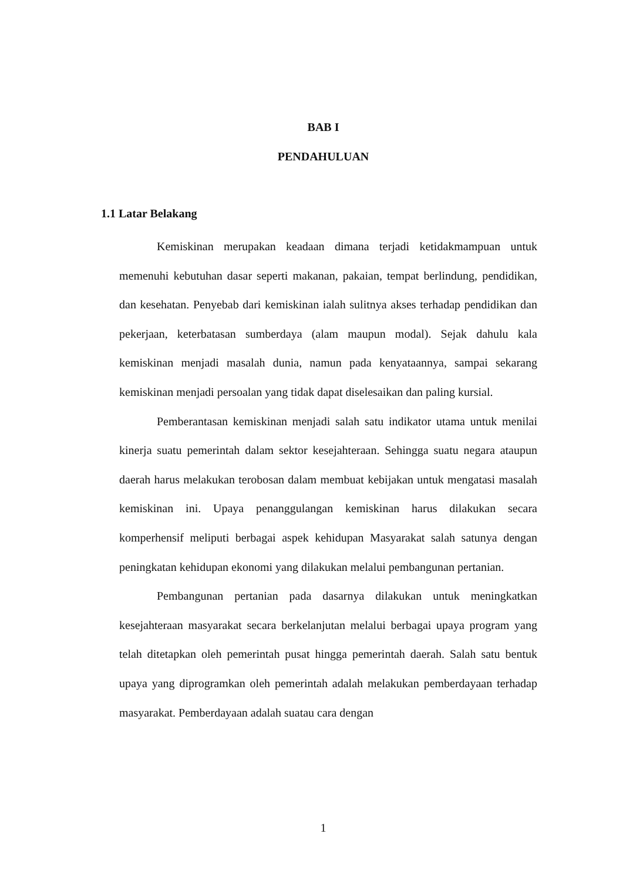BAB I
PENDAHULUAN
1.1 Latar Belakang
Kemiskinan merupakan keadaan dimana terjadi ketidakmampuan untuk memenuhi kebutuhan dasar seperti makanan, pakaian, tempat berlindung, pendidikan, dan kesehatan. Penyebab dari kemiskinan ialah sulitnya akses terhadap pendidikan dan pekerjaan, keterbatasan sumberdaya (alam maupun modal). Sejak dahulu kala kemiskinan menjadi masalah dunia, namun pada kenyataannya, sampai sekarang kemiskinan menjadi persoalan yang tidak dapat diselesaikan dan paling kursial.
Pemberantasan kemiskinan menjadi salah satu indikator utama untuk menilai kinerja suatu pemerintah dalam sektor kesejahteraan. Sehingga suatu negara ataupun daerah harus melakukan terobosan dalam membuat kebijakan untuk mengatasi masalah kemiskinan ini. Upaya penanggulangan kemiskinan harus dilakukan secara komperhensif meliputi berbagai aspek kehidupan Masyarakat salah satunya dengan peningkatan kehidupan ekonomi yang dilakukan melalui pembangunan pertanian.
Pembangunan pertanian pada dasarnya dilakukan untuk meningkatkan kesejahteraan masyarakat secara berkelanjutan melalui berbagai upaya program yang telah ditetapkan oleh pemerintah pusat hingga pemerintah daerah. Salah satu bentuk upaya yang diprogramkan oleh pemerintah adalah melakukan pemberdayaan terhadap masyarakat. Pemberdayaan adalah suatau cara dengan
1